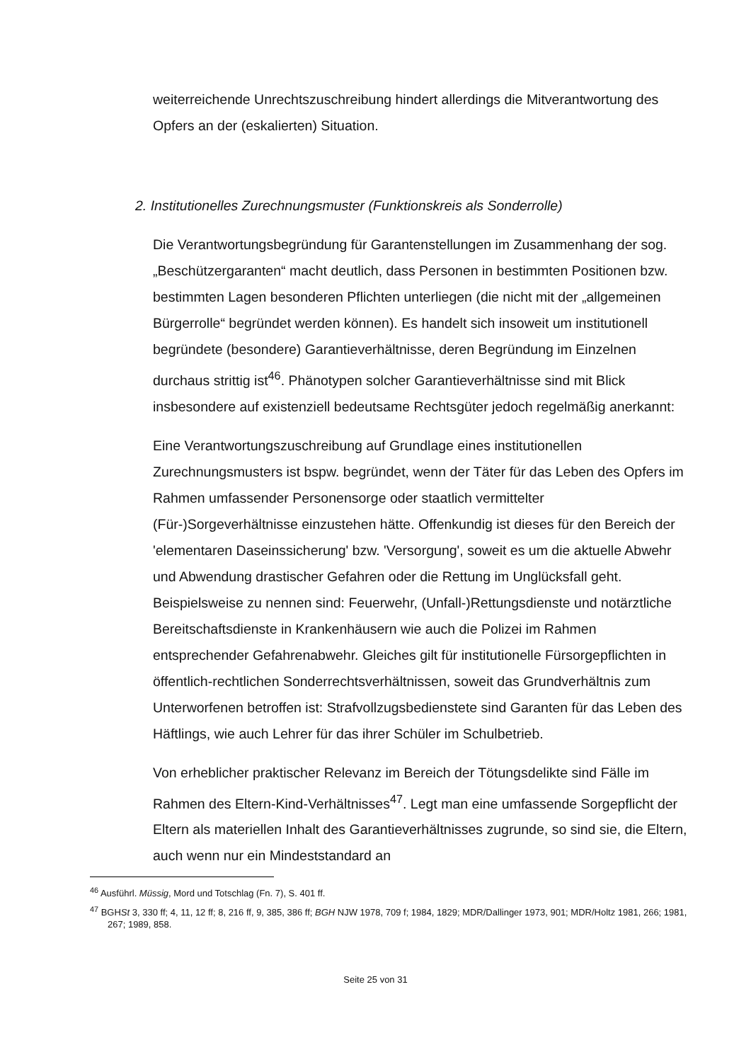weiterreichende Unrechtszuschreibung hindert allerdings die Mitverantwortung des Opfers an der (eskalierten) Situation.
2. Institutionelles Zurechnungsmuster (Funktionskreis als Sonderrolle)
Die Verantwortungsbegründung für Garantenstellungen im Zusammenhang der sog. „Beschützergaranten“ macht deutlich, dass Personen in bestimmten Positionen bzw. bestimmten Lagen besonderen Pflichten unterliegen (die nicht mit der „allgemeinen Bürgerrolle“ begründet werden können). Es handelt sich insoweit um institutionell begründete (besondere) Garantieverhältnisse, deren Begründung im Einzelnen durchaus strittig ist<sup>46</sup>. Phänotypen solcher Garantieverhältnisse sind mit Blick insbesondere auf existenziell bedeutsame Rechtsgüter jedoch regelmäßig anerkannt:
Eine Verantwortungszuschreibung auf Grundlage eines institutionellen Zurechnungsmusters ist bspw. begründet, wenn der Täter für das Leben des Opfers im Rahmen umfassender Personensorge oder staatlich vermittelter (Für-)Sorgeverhältnisse einzustehen hätte. Offenkundig ist dieses für den Bereich der 'elementaren Daseinssicherung' bzw. 'Versorgung', soweit es um die aktuelle Abwehr und Abwendung drastischer Gefahren oder die Rettung im Unglücksfall geht. Beispielsweise zu nennen sind: Feuerwehr, (Unfall-)Rettungsdienste und notärztliche Bereitschaftsdienste in Krankenhäusern wie auch die Polizei im Rahmen entsprechender Gefahrenabwehr. Gleiches gilt für institutionelle Fürsorgepflichten in öffentlich-rechtlichen Sonderrechtsverhältnissen, soweit das Grundverhältnis zum Unterworfenen betroffen ist: Strafvollzugsbedienstete sind Garanten für das Leben des Häftlings, wie auch Lehrer für das ihrer Schüler im Schulbetrieb.
Von erheblicher praktischer Relevanz im Bereich der Tötungsdelikte sind Fälle im Rahmen des Eltern-Kind-Verhältnisses<sup>47</sup>. Legt man eine umfassende Sorgepflicht der Eltern als materiellen Inhalt des Garantieverhältnisses zugrunde, so sind sie, die Eltern, auch wenn nur ein Mindeststandard an
<sup>46</sup> Ausführl. Müssig, Mord und Totschlag (Fn. 7), S. 401 ff.
<sup>47</sup> BGHSt 3, 330 ff; 4, 11, 12 ff; 8, 216 ff, 9, 385, 386 ff; BGH NJW 1978, 709 f; 1984, 1829; MDR/Dallinger 1973, 901; MDR/Holtz 1981, 266; 1981, 267; 1989, 858.
Seite 25 von 31